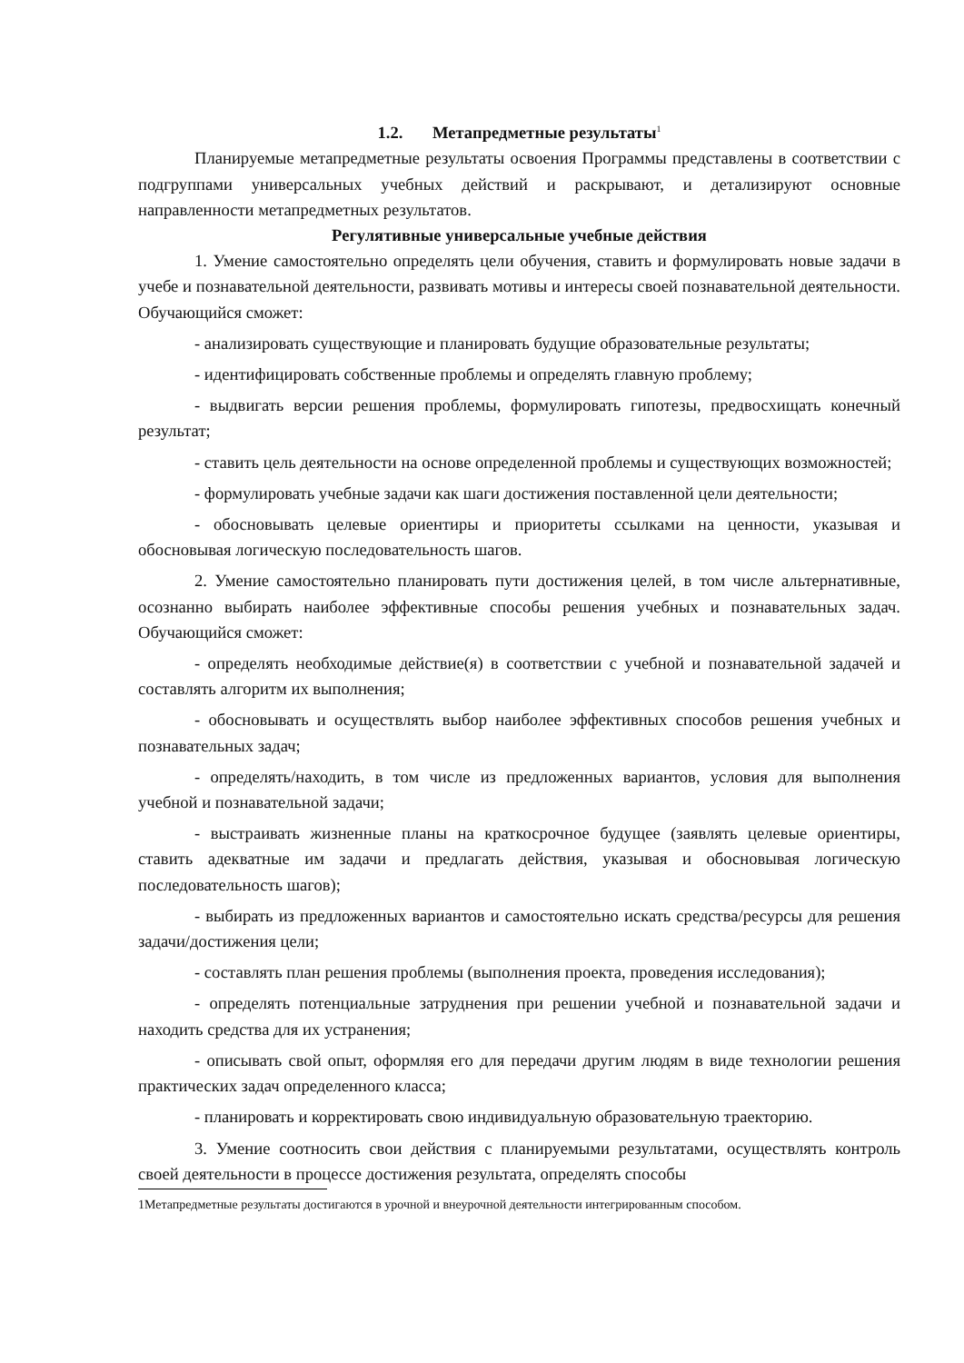1.2. Метапредметные результаты<sup>1</sup>
Планируемые метапредметные результаты освоения Программы представлены в соответствии с подгруппами универсальных учебных действий и раскрывают, и детализируют основные направленности метапредметных результатов.
Регулятивные универсальные учебные действия
1. Умение самостоятельно определять цели обучения, ставить и формулировать новые задачи в учебе и познавательной деятельности, развивать мотивы и интересы своей познавательной деятельности. Обучающийся сможет:
- анализировать существующие и планировать будущие образовательные результаты;
- идентифицировать собственные проблемы и определять главную проблему;
- выдвигать версии решения проблемы, формулировать гипотезы, предвосхищать конечный результат;
- ставить цель деятельности на основе определенной проблемы и существующих возможностей;
- формулировать учебные задачи как шаги достижения поставленной цели деятельности;
- обосновывать целевые ориентиры и приоритеты ссылками на ценности, указывая и обосновывая логическую последовательность шагов.
2. Умение самостоятельно планировать пути достижения целей, в том числе альтернативные, осознанно выбирать наиболее эффективные способы решения учебных и познавательных задач. Обучающийся сможет:
- определять необходимые действие(я) в соответствии с учебной и познавательной задачей и составлять алгоритм их выполнения;
- обосновывать и осуществлять выбор наиболее эффективных способов решения учебных и познавательных задач;
- определять/находить, в том числе из предложенных вариантов, условия для выполнения учебной и познавательной задачи;
- выстраивать жизненные планы на краткосрочное будущее (заявлять целевые ориентиры, ставить адекватные им задачи и предлагать действия, указывая и обосновывая логическую последовательность шагов);
- выбирать из предложенных вариантов и самостоятельно искать средства/ресурсы для решения задачи/достижения цели;
- составлять план решения проблемы (выполнения проекта, проведения исследования);
- определять потенциальные затруднения при решении учебной и познавательной задачи и находить средства для их устранения;
- описывать свой опыт, оформляя его для передачи другим людям в виде технологии решения практических задач определенного класса;
- планировать и корректировать свою индивидуальную образовательную траекторию.
3. Умение соотносить свои действия с планируемыми результатами, осуществлять контроль своей деятельности в процессе достижения результата, определять способы
1Метапредметные результаты достигаются в урочной и внеурочной деятельности интегрированным способом.